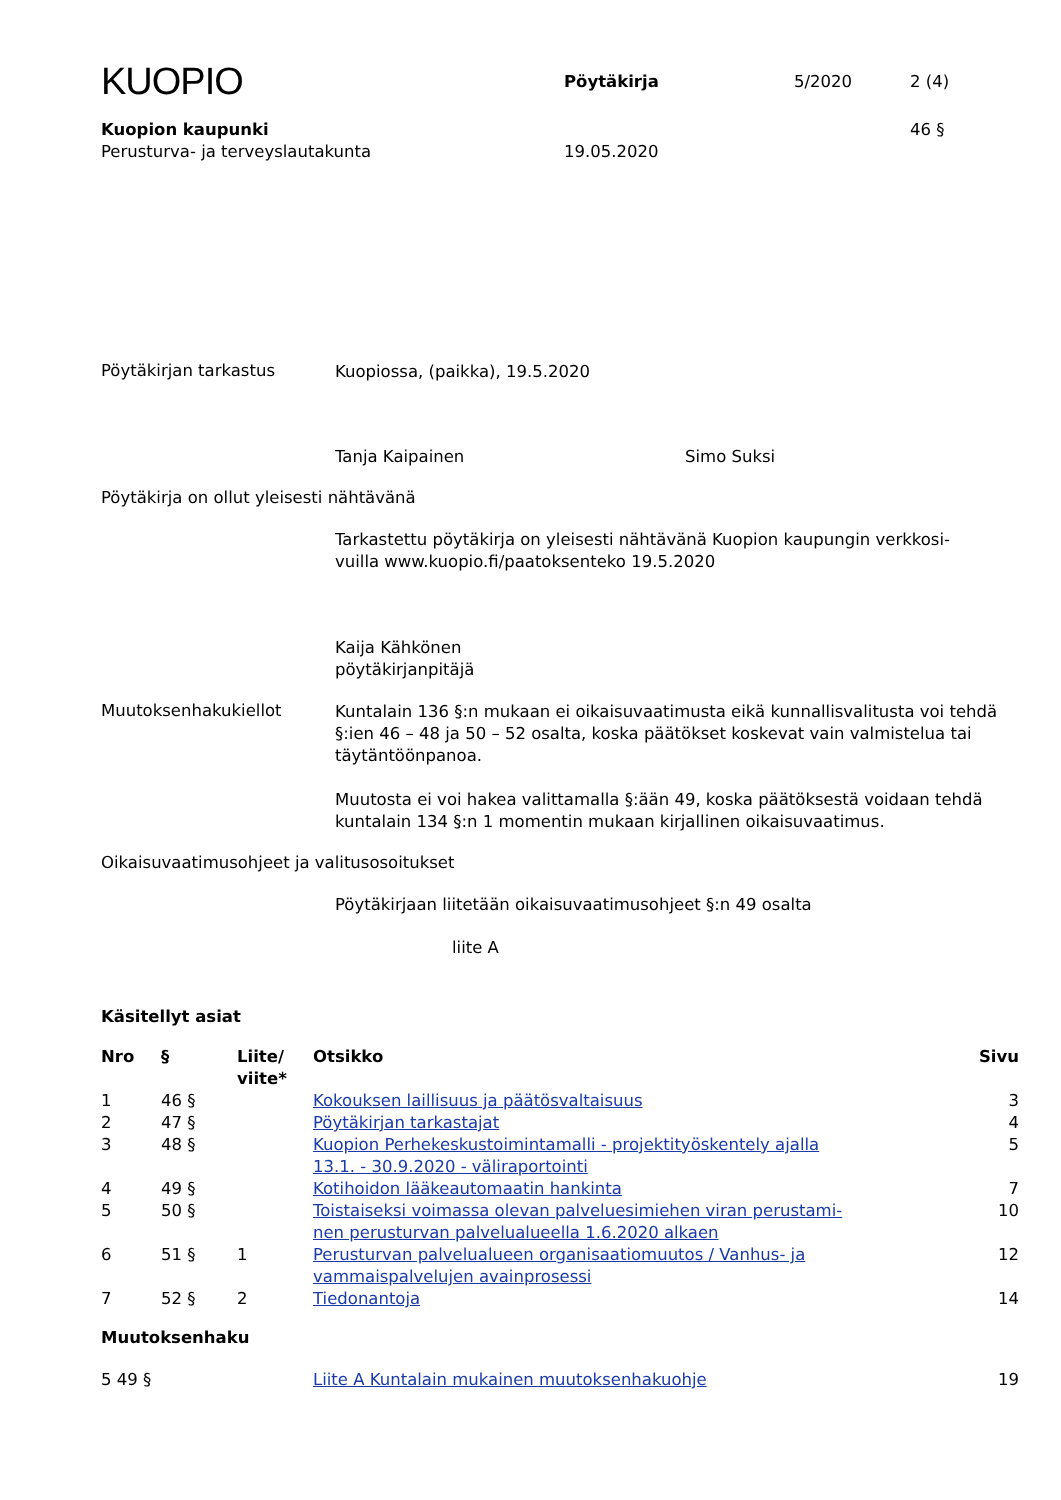KUOPIO
Pöytäkirja
5/2020
2 (4)
Kuopion kaupunki
Perusturva- ja terveyslautakunta
19.05.2020
46 §
Pöytäkirjan tarkastus
Kuopiossa, (paikka), 19.5.2020
Tanja Kaipainen Simo Suksi
Pöytäkirja on ollut yleisesti nähtävänä
Tarkastettu pöytäkirja on yleisesti nähtävänä Kuopion kaupungin verkkosi-
vuilla www.kuopio.fi/paatoksenteko 19.5.2020
Kaija Kähkönen
pöytäkirjanpitäjä
Muutoksenhakukiellot
Kuntalain 136 §:n mukaan ei oikaisuvaatimusta eikä kunnallisvalitusta voi tehdä §:ien 46 – 48 ja 50 – 52 osalta, koska päätökset koskevat vain valmistelua tai täytäntöönpanoa.
Muutosta ei voi hakea valittamalla §:ään 49, koska päätöksestä voidaan tehdä kuntalain 134 §:n 1 momentin mukaan kirjallinen oikaisuvaatimus.
Oikaisuvaatimusohjeet ja valitusosoitukset
Pöytäkirjaan liitetään oikaisuvaatimusohjeet §:n 49 osalta
liite A
Käsitellyt asiat
| Nro | § | Liite/ viite* | Otsikko | Sivu |
| --- | --- | --- | --- | --- |
| 1 | 46 § | | Kokouksen laillisuus ja päätösvaltaisuus | 3 |
| 2 | 47 § | | Pöytäkirjan tarkastajat | 4 |
| 3 | 48 § | | Kuopion Perhekeskustoimintamalli - projektityöskentely ajalla 13.1. - 30.9.2020 - väliraportointi | 5 |
| 4 | 49 § | | Kotihoidon lääkeautomaatin hankinta | 7 |
| 5 | 50 § | | Toistaiseksi voimassa olevan palveluesimiehen viran perustami- nen perusturvan palvelualueella 1.6.2020 alkaen | 10 |
| 6 | 51 § | 1 | Perusturvan palvelualueen organisaatiomuutos / Vanhus- ja vammaispalvelujen avainprosessi | 12 |
| 7 | 52 § | 2 | Tiedonantoja | 14 |
Muutoksenhaku
| 5 49 § | Liite A Kuntalain mukainen muutoksenhakuohje | 19 |